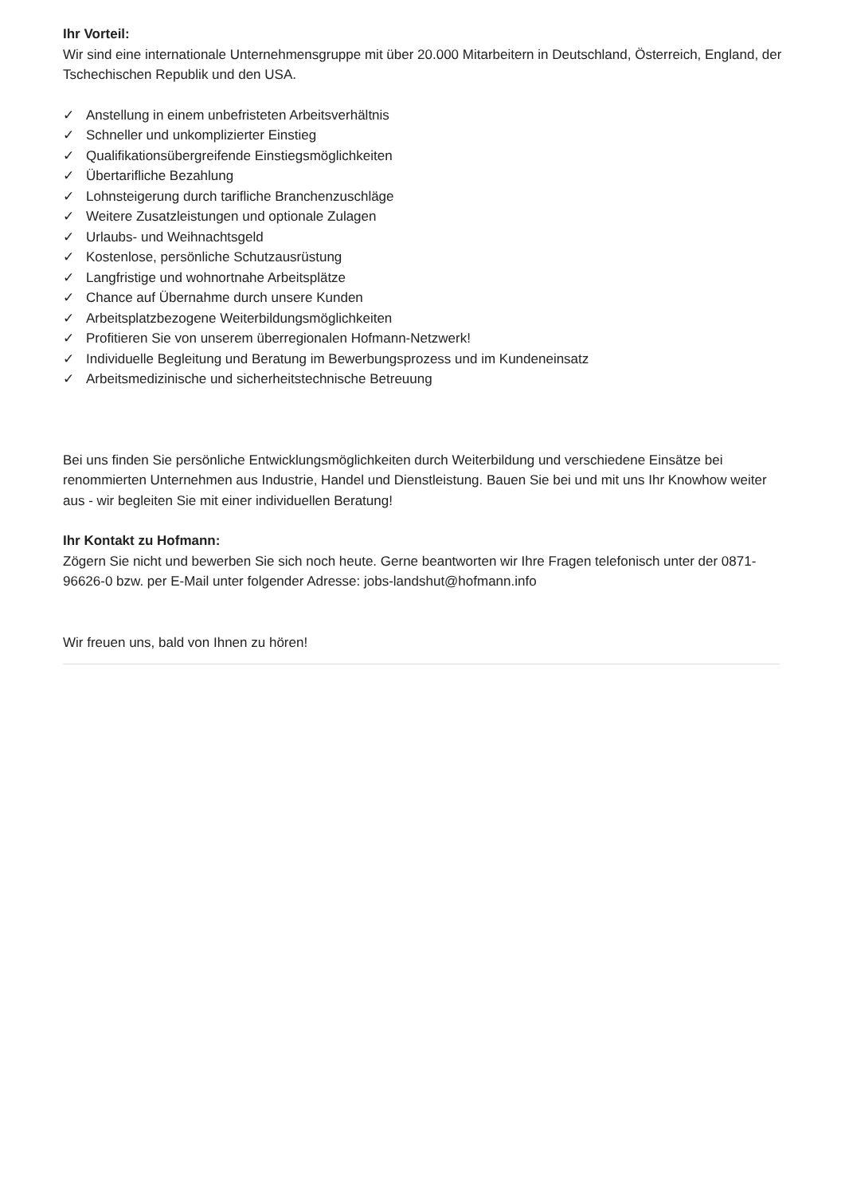Ihr Vorteil:
Wir sind eine internationale Unternehmensgruppe mit über 20.000 Mitarbeitern in Deutschland, Österreich, England, der Tschechischen Republik und den USA.
✓ Anstellung in einem unbefristeten Arbeitsverhältnis
✓ Schneller und unkomplizierter Einstieg
✓ Qualifikationsübergreifende Einstiegsmöglichkeiten
✓ Übertarifliche Bezahlung
✓ Lohnsteigerung durch tarifliche Branchenzuschläge
✓ Weitere Zusatzleistungen und optionale Zulagen
✓ Urlaubs- und Weihnachtsgeld
✓ Kostenlose, persönliche Schutzausrüstung
✓ Langfristige und wohnortnahe Arbeitsplätze
✓ Chance auf Übernahme durch unsere Kunden
✓ Arbeitsplatzbezogene Weiterbildungsmöglichkeiten
✓ Profitieren Sie von unserem überregionalen Hofmann-Netzwerk!
✓ Individuelle Begleitung und Beratung im Bewerbungsprozess und im Kundeneinsatz
✓ Arbeitsmedizinische und sicherheitstechnische Betreuung
Bei uns finden Sie persönliche Entwicklungsmöglichkeiten durch Weiterbildung und verschiedene Einsätze bei renommierten Unternehmen aus Industrie, Handel und Dienstleistung. Bauen Sie bei und mit uns Ihr Knowhow weiter aus - wir begleiten Sie mit einer individuellen Beratung!
Ihr Kontakt zu Hofmann:
Zögern Sie nicht und bewerben Sie sich noch heute. Gerne beantworten wir Ihre Fragen telefonisch unter der 0871-96626-0 bzw. per E-Mail unter folgender Adresse: jobs-landshut@hofmann.info
Wir freuen uns, bald von Ihnen zu hören!